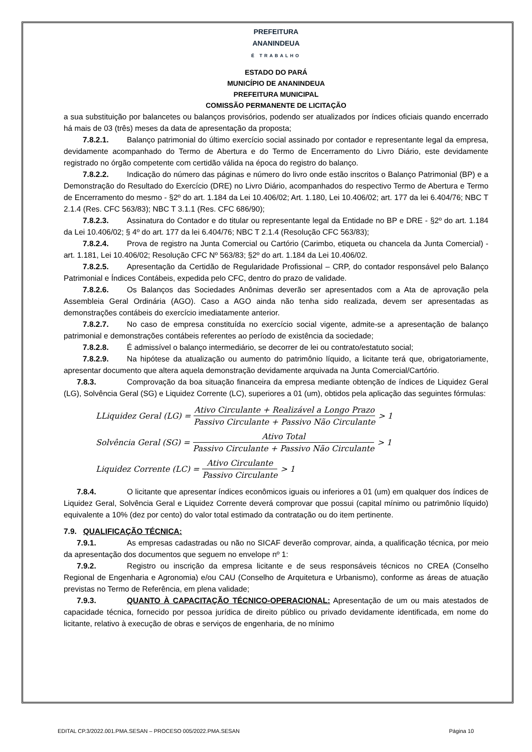PREFEITURA
ANANINDEUA
É TRABALHO
ESTADO DO PARÁ
MUNICÍPIO DE ANANINDEUA
PREFEITURA MUNICIPAL
COMISSÃO PERMANENTE DE LICITAÇÃO
a sua substituição por balancetes ou balanços provisórios, podendo ser atualizados por índices oficiais quando encerrado há mais de 03 (três) meses da data de apresentação da proposta;
7.8.2.1. Balanço patrimonial do último exercício social assinado por contador e representante legal da empresa, devidamente acompanhado do Termo de Abertura e do Termo de Encerramento do Livro Diário, este devidamente registrado no órgão competente com certidão válida na época do registro do balanço.
7.8.2.2. Indicação do número das páginas e número do livro onde estão inscritos o Balanço Patrimonial (BP) e a Demonstração do Resultado do Exercício (DRE) no Livro Diário, acompanhados do respectivo Termo de Abertura e Termo de Encerramento do mesmo - §2º do art. 1.184 da Lei 10.406/02; Art. 1.180, Lei 10.406/02; art. 177 da lei 6.404/76; NBC T 2.1.4 (Res. CFC 563/83); NBC T 3.1.1 (Res. CFC 686/90);
7.8.2.3. Assinatura do Contador e do titular ou representante legal da Entidade no BP e DRE - §2º do art. 1.184 da Lei 10.406/02; § 4º do art. 177 da lei 6.404/76; NBC T 2.1.4 (Resolução CFC 563/83);
7.8.2.4. Prova de registro na Junta Comercial ou Cartório (Carimbo, etiqueta ou chancela da Junta Comercial) - art. 1.181, Lei 10.406/02; Resolução CFC Nº 563/83; §2º do art. 1.184 da Lei 10.406/02.
7.8.2.5. Apresentação da Certidão de Regularidade Profissional – CRP, do contador responsável pelo Balanço Patrimonial e Índices Contábeis, expedida pelo CFC, dentro do prazo de validade.
7.8.2.6. Os Balanços das Sociedades Anônimas deverão ser apresentados com a Ata de aprovação pela Assembleia Geral Ordinária (AGO). Caso a AGO ainda não tenha sido realizada, devem ser apresentadas as demonstrações contábeis do exercício imediatamente anterior.
7.8.2.7. No caso de empresa constituída no exercício social vigente, admite-se a apresentação de balanço patrimonial e demonstrações contábeis referentes ao período de existência da sociedade;
7.8.2.8. É admissível o balanço intermediário, se decorrer de lei ou contrato/estatuto social;
7.8.2.9. Na hipótese da atualização ou aumento do patrimônio líquido, a licitante terá que, obrigatoriamente, apresentar documento que altera aquela demonstração devidamente arquivada na Junta Comercial/Cartório.
7.8.3. Comprovação da boa situação financeira da empresa mediante obtenção de índices de Liquidez Geral (LG), Solvência Geral (SG) e Liquidez Corrente (LC), superiores a 01 (um), obtidos pela aplicação das seguintes fórmulas:
LLiquidez Geral (LG) = Ativo Circulante + Realizável a Longo Prazo Passivo Circulante + Passivo Não Circulante > 1
Solvência Geral (SG) = Ativo Total Passivo Circulante + Passivo Não Circulante > 1
Liquidez Corrente (LC) = Ativo Circulante Passivo Circulante > 1
7.8.4. O licitante que apresentar índices econômicos iguais ou inferiores a 01 (um) em qualquer dos índices de Liquidez Geral, Solvência Geral e Liquidez Corrente deverá comprovar que possui (capital mínimo ou patrimônio líquido) equivalente a 10% (dez por cento) do valor total estimado da contratação ou do item pertinente.
7.9. QUALIFICAÇÃO TÉCNICA:
7.9.1. As empresas cadastradas ou não no SICAF deverão comprovar, ainda, a qualificação técnica, por meio da apresentação dos documentos que seguem no envelope nº 1:
7.9.2. Registro ou inscrição da empresa licitante e de seus responsáveis técnicos no CREA (Conselho Regional de Engenharia e Agronomia) e/ou CAU (Conselho de Arquitetura e Urbanismo), conforme as áreas de atuação previstas no Termo de Referência, em plena validade;
7.9.3. QUANTO À CAPACITAÇÃO TÉCNICO-OPERACIONAL: Apresentação de um ou mais atestados de capacidade técnica, fornecido por pessoa jurídica de direito público ou privado devidamente identificada, em nome do licitante, relativo à execução de obras e serviços de engenharia, de no mínimo
EDITAL CP.3/2022.001.PMA.SESAN – PROCESO 005/2022.PMA.SESAN Página 10